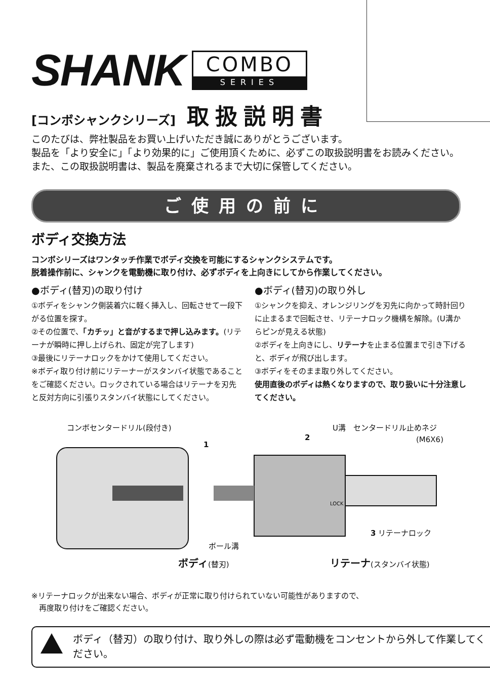SHANK
COMBO
SERIES
[コンボシャンクシリーズ] 取扱説明書
このたびは、弊社製品をお買い上げいただき誠にありがとうございます。
製品を「より安全に」「より効果的に」ご使用頂くために、必ずこの取扱説明書をお読みください。また、この取扱説明書は、製品を廃棄されるまで大切に保管してください。
ご使用の前に
ボディ交換方法
コンボシリーズはワンタッチ作業でボディ交換を可能にするシャンクシステムです。
脱着操作前に、シャンクを電動機に取り付け、必ずボディを上向きにしてから作業してください。
●ボディ(替刃)の取り付け
①ボディをシャンク側装着穴に軽く挿入し、回転させて一段下がる位置を探す。
②その位置で、「カチッ」と音がするまで押し込みます。(リテーナが瞬時に押し上げられ、固定が完了します)
③最後にリテーナロックをかけて使用してください。
※ボディ取り付け前にリテーナーがスタンバイ状態であることをご確認ください。ロックされている場合はリテーナを刃先と反対方向に引張りスタンバイ状態にしてください。
●ボディ(替刃)の取り外し
①シャンクを抑え、オレンジリングを刃先に向かって時計回りに止まるまで回転させ、リテーナロック機構を解除。(U溝からピンが見える状態)
②ボディを上向きにし、リテーナを止まる位置まで引き下げると、ボディが飛び出します。
③ボディをそのまま取り外してください。
使用直後のボディは熱くなりますので、取り扱いに十分注意してください。
コンボセンタードリル(段付き) U溝　センタードリル止めネジ
(M6X6)
1
2
3 リテーナロック
ボール溝
ボディ(替刃) リテーナ(スタンバイ状態)
LOCK
※リテーナロックが出来ない場合、ボディが正常に取り付けられていない可能性がありますので、
　再度取り付けをご確認ください。
ボディ（替刃）の取り付け、取り外しの際は必ず電動機をコンセントから外して作業してください。